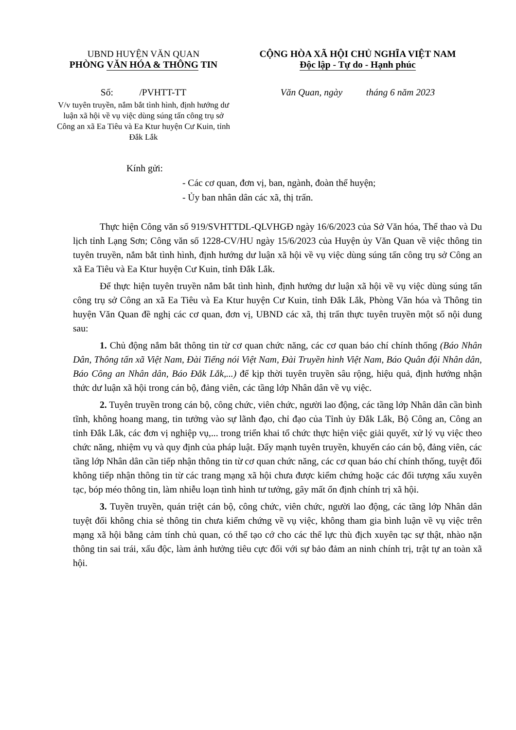UBND HUYỆN VĂN QUAN
PHÒNG VĂN HÓA & THÔNG TIN
Số: /PVHTT-TT
V/v tuyên truyền, nắm bắt tình hình, định hướng dư luận xã hội về vụ việc dùng súng tấn công trụ sở Công an xã Ea Tiêu và Ea Ktur huyện Cư Kuin, tỉnh Đắk Lắk
CỘNG HÒA XÃ HỘI CHỦ NGHĨA VIỆT NAM
Độc lập - Tự do - Hạnh phúc
Văn Quan, ngày tháng 6 năm 2023
Kính gửi:
- Các cơ quan, đơn vị, ban, ngành, đoàn thể huyện;
- Ủy ban nhân dân các xã, thị trấn.
Thực hiện Công văn số 919/SVHTTDL-QLVHGĐ ngày 16/6/2023 của Sở Văn hóa, Thể thao và Du lịch tỉnh Lạng Sơn; Công văn số 1228-CV/HU ngày 15/6/2023 của Huyện ủy Văn Quan về việc thông tin tuyên truyền, nắm bắt tình hình, định hướng dư luận xã hội về vụ việc dùng súng tấn công trụ sở Công an xã Ea Tiêu và Ea Ktur huyện Cư Kuin, tỉnh Đắk Lắk.
Để thực hiện tuyên truyền nắm bắt tình hình, định hướng dư luận xã hội về vụ việc dùng súng tấn công trụ sở Công an xã Ea Tiêu và Ea Ktur huyện Cư Kuin, tỉnh Đắk Lắk, Phòng Văn hóa và Thông tin huyện Văn Quan đề nghị các cơ quan, đơn vị, UBND các xã, thị trấn thực tuyên truyền một số nội dung sau:
1. Chủ động nắm bắt thông tin từ cơ quan chức năng, các cơ quan báo chí chính thống (Báo Nhân Dân, Thông tấn xã Việt Nam, Đài Tiếng nói Việt Nam, Đài Truyền hình Việt Nam, Báo Quân đội Nhân dân, Báo Công an Nhân dân, Báo Đắk Lắk,...) để kịp thời tuyên truyền sâu rộng, hiệu quả, định hướng nhận thức dư luận xã hội trong cán bộ, đảng viên, các tầng lớp Nhân dân về vụ việc.
2. Tuyên truyền trong cán bộ, công chức, viên chức, người lao động, các tầng lớp Nhân dân cần bình tĩnh, không hoang mang, tin tưởng vào sự lãnh đạo, chỉ đạo của Tỉnh ủy Đắk Lắk, Bộ Công an, Công an tỉnh Đắk Lắk, các đơn vị nghiệp vụ,... trong triển khai tổ chức thực hiện việc giải quyết, xử lý vụ việc theo chức năng, nhiệm vụ và quy định của pháp luật. Đẩy mạnh tuyên truyền, khuyến cáo cán bộ, đảng viên, các tầng lớp Nhân dân cần tiếp nhận thông tin từ cơ quan chức năng, các cơ quan báo chí chính thống, tuyệt đối không tiếp nhận thông tin từ các trang mạng xã hội chưa được kiểm chứng hoặc các đối tượng xấu xuyên tạc, bóp méo thông tin, làm nhiễu loạn tình hình tư tưởng, gây mất ổn định chính trị xã hội.
3. Tuyền truyền, quán triệt cán bộ, công chức, viên chức, người lao động, các tầng lớp Nhân dân tuyệt đối không chia sẻ thông tin chưa kiểm chứng về vụ việc, không tham gia bình luận về vụ việc trên mạng xã hội bằng cảm tính chủ quan, có thể tạo cớ cho các thế lực thù địch xuyên tạc sự thật, nhào nặn thông tin sai trái, xấu độc, làm ảnh hưởng tiêu cực đối với sự bảo đảm an ninh chính trị, trật tự an toàn xã hội.